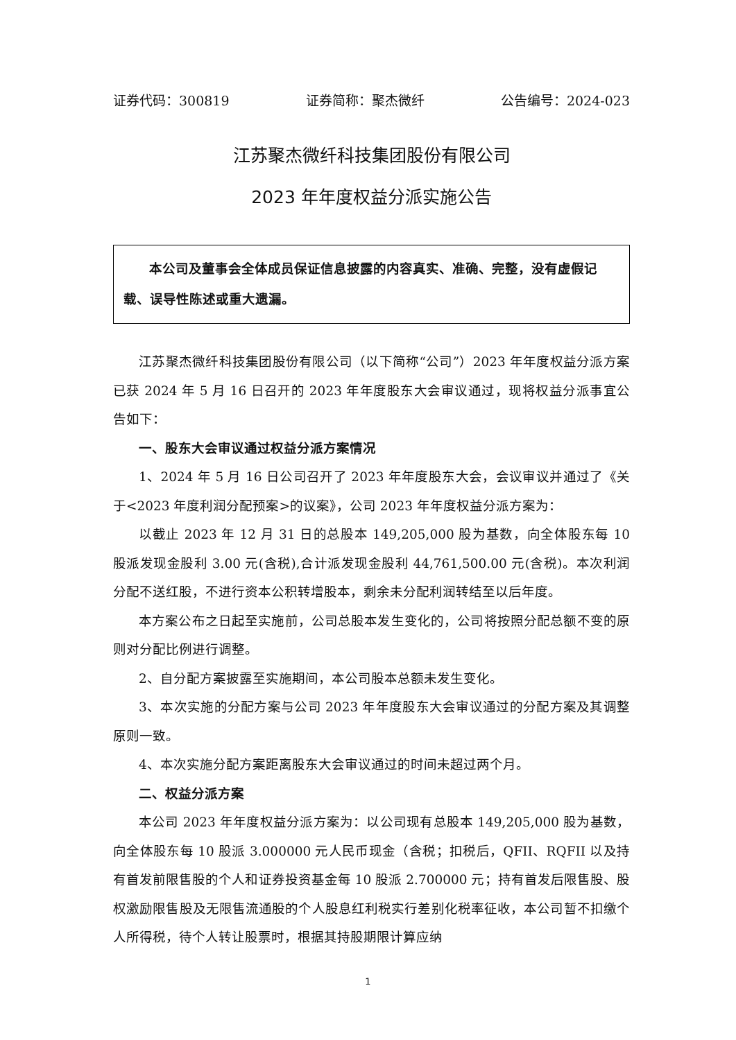证券代码：300819 证券简称：聚杰微纤 公告编号：2024-023
江苏聚杰微纤科技集团股份有限公司
2023 年年度权益分派实施公告
本公司及董事会全体成员保证信息披露的内容真实、准确、完整，没有虚假记载、误导性陈述或重大遗漏。
江苏聚杰微纤科技集团股份有限公司（以下简称“公司”）2023 年年度权益分派方案已获 2024 年 5 月 16 日召开的 2023 年年度股东大会审议通过，现将权益分派事宜公告如下：
一、股东大会审议通过权益分派方案情况
1、2024 年 5 月 16 日公司召开了 2023 年年度股东大会，会议审议并通过了《关于<2023 年度利润分配预案>的议案》，公司 2023 年年度权益分派方案为：
以截止 2023 年 12 月 31 日的总股本 149,205,000 股为基数，向全体股东每 10 股派发现金股利 3.00 元(含税),合计派发现金股利 44,761,500.00 元(含税)。本次利润分配不送红股，不进行资本公积转增股本，剩余未分配利润转结至以后年度。
本方案公布之日起至实施前，公司总股本发生变化的，公司将按照分配总额不变的原则对分配比例进行调整。
2、自分配方案披露至实施期间，本公司股本总额未发生变化。
3、本次实施的分配方案与公司 2023 年年度股东大会审议通过的分配方案及其调整原则一致。
4、本次实施分配方案距离股东大会审议通过的时间未超过两个月。
二、权益分派方案
本公司 2023 年年度权益分派方案为：以公司现有总股本 149,205,000 股为基数，向全体股东每 10 股派 3.000000 元人民币现金（含税；扣税后，QFII、RQFII 以及持有首发前限售股的个人和证券投资基金每 10 股派 2.700000 元；持有首发后限售股、股权激励限售股及无限售流通股的个人股息红利税实行差别化税率征收，本公司暂不扣缴个人所得税，待个人转让股票时，根据其持股期限计算应纳
1